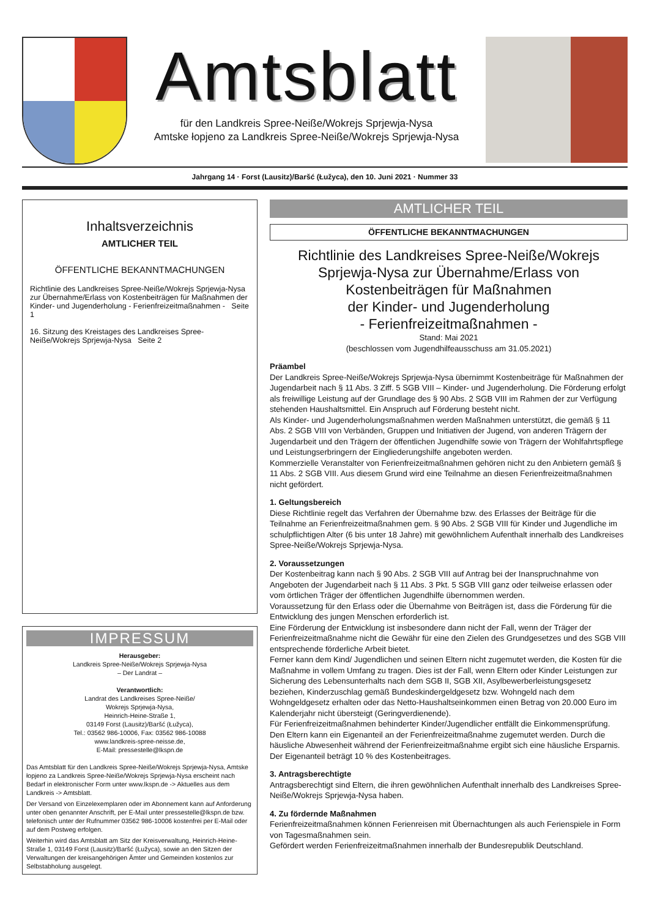Amtsblatt
für den Landkreis Spree-Neiße/Wokrejs Sprjewja-Nysa
Amtske łopjeno za Landkreis Spree-Neiße/Wokrejs Sprjewja-Nysa
Jahrgang 14 · Forst (Lausitz)/Baršć (Łužyca), den 10. Juni 2021 · Nummer 33
Inhaltsverzeichnis
AMTLICHER TEIL
ÖFFENTLICHE BEKANNTMACHUNGEN
Richtlinie des Landkreises Spree-Neiße/Wokrejs Sprjewja-Nysa zur Übernahme/Erlass von Kostenbeiträgen für Maßnahmen der Kinder- und Jugenderholung - Ferienfreizeitmaßnahmen - Seite 1
16. Sitzung des Kreistages des Landkreises Spree-Neiße/Wokrejs Sprjewja-Nysa Seite 2
IMPRESSUM
Herausgeber:
Landkreis Spree-Neiße/Wokrejs Sprjewja-Nysa
– Der Landrat –
Verantwortlich:
Landrat des Landkreises Spree-Neiße/
Wokrejs Sprjewja-Nysa,
Heinrich-Heine-Straße 1,
03149 Forst (Lausitz)/Baršć (Łužyca),
Tel.: 03562 986-10006, Fax: 03562 986-10088
www.landkreis-spree-neisse.de,
E-Mail: pressestelle@lkspn.de
Das Amtsblatt für den Landkreis Spree-Neiße/Wokrejs Sprjewja-Nysa, Amtske łopjeno za Landkreis Spree-Neiße/Wokrejs Sprjewja-Nysa erscheint nach Bedarf in elektronischer Form unter www.lkspn.de -> Aktuelles aus dem Landkreis -> Amtsblatt.
Der Versand von Einzelexemplaren oder im Abonnement kann auf Anforderung unter oben genannter Anschrift, per E-Mail unter pressestelle@lkspn.de bzw. telefonisch unter der Rufnummer 03562 986-10006 kostenfrei per E-Mail oder auf dem Postweg erfolgen.
Weiterhin wird das Amtsblatt am Sitz der Kreisverwaltung, Heinrich-Heine-Straße 1, 03149 Forst (Lausitz)/Baršć (Łužyca), sowie an den Sitzen der Verwaltungen der kreisangehörigen Ämter und Gemeinden kostenlos zur Selbstabholung ausgelegt.
AMTLICHER TEIL
ÖFFENTLICHE BEKANNTMACHUNGEN
Richtlinie des Landkreises Spree-Neiße/Wokrejs Sprjewja-Nysa zur Übernahme/Erlass von Kostenbeiträgen für Maßnahmen
der Kinder- und Jugenderholung
- Ferienfreizeitmaßnahmen -
Stand: Mai 2021
(beschlossen vom Jugendhilfeausschuss am 31.05.2021)
Präambel
Der Landkreis Spree-Neiße/Wokrejs Sprjewja-Nysa übernimmt Kostenbeiträge für Maßnahmen der Jugendarbeit nach § 11 Abs. 3 Ziff. 5 SGB VIII – Kinder- und Jugenderholung. Die Förderung erfolgt als freiwillige Leistung auf der Grundlage des § 90 Abs. 2 SGB VIII im Rahmen der zur Verfügung stehenden Haushaltsmittel. Ein Anspruch auf Förderung besteht nicht.
Als Kinder- und Jugenderholungsmaßnahmen werden Maßnahmen unterstützt, die gemäß § 11 Abs. 2 SGB VIII von Verbänden, Gruppen und Initiativen der Jugend, von anderen Trägern der Jugendarbeit und den Trägern der öffentlichen Jugendhilfe sowie von Trägern der Wohlfahrtspflege und Leistungserbringern der Eingliederungshilfe angeboten werden.
Kommerzielle Veranstalter von Ferienfreizeitmaßnahmen gehören nicht zu den Anbietern gemäß § 11 Abs. 2 SGB VIII. Aus diesem Grund wird eine Teilnahme an diesen Ferienfreizeitmaßnahmen nicht gefördert.
1. Geltungsbereich
Diese Richtlinie regelt das Verfahren der Übernahme bzw. des Erlasses der Beiträge für die Teilnahme an Ferienfreizeitmaßnahmen gem. § 90 Abs. 2 SGB VIII für Kinder und Jugendliche im schulpflichtigen Alter (6 bis unter 18 Jahre) mit gewöhnlichem Aufenthalt innerhalb des Landkreises Spree-Neiße/Wokrejs Sprjewja-Nysa.
2. Voraussetzungen
Der Kostenbeitrag kann nach § 90 Abs. 2 SGB VIII auf Antrag bei der Inanspruchnahme von Angeboten der Jugendarbeit nach § 11 Abs. 3 Pkt. 5 SGB VIII ganz oder teilweise erlassen oder vom örtlichen Träger der öffentlichen Jugendhilfe übernommen werden.
Voraussetzung für den Erlass oder die Übernahme von Beiträgen ist, dass die Förderung für die Entwicklung des jungen Menschen erforderlich ist.
Eine Förderung der Entwicklung ist insbesondere dann nicht der Fall, wenn der Träger der Ferienfreizeitmaßnahme nicht die Gewähr für eine den Zielen des Grundgesetzes und des SGB VIII entsprechende förderliche Arbeit bietet.
Ferner kann dem Kind/ Jugendlichen und seinen Eltern nicht zugemutet werden, die Kosten für die Maßnahme in vollem Umfang zu tragen. Dies ist der Fall, wenn Eltern oder Kinder Leistungen zur Sicherung des Lebensunterhalts nach dem SGB II, SGB XII, Asylbewerberleistungsgesetz beziehen, Kinderzuschlag gemäß Bundeskindergeldgesetz bzw. Wohngeld nach dem Wohngeldgesetz erhalten oder das Netto-Haushaltseinkommen einen Betrag von 20.000 Euro im Kalenderjahr nicht übersteigt (Geringverdienende).
Für Ferienfreizeitmaßnahmen behinderter Kinder/Jugendlicher entfällt die Einkommensprüfung.
Den Eltern kann ein Eigenanteil an der Ferienfreizeitmaßnahme zugemutet werden. Durch die häusliche Abwesenheit während der Ferienfreizeitmaßnahme ergibt sich eine häusliche Ersparnis. Der Eigenanteil beträgt 10 % des Kostenbeitrages.
3. Antragsberechtigte
Antragsberechtigt sind Eltern, die ihren gewöhnlichen Aufenthalt innerhalb des Landkreises Spree-Neiße/Wokrejs Sprjewja-Nysa haben.
4. Zu fördernde Maßnahmen
Ferienfreizeitmaßnahmen können Ferienreisen mit Übernachtungen als auch Ferienspiele in Form von Tagesmaßnahmen sein.
Gefördert werden Ferienfreizeitmaßnahmen innerhalb der Bundesrepublik Deutschland.